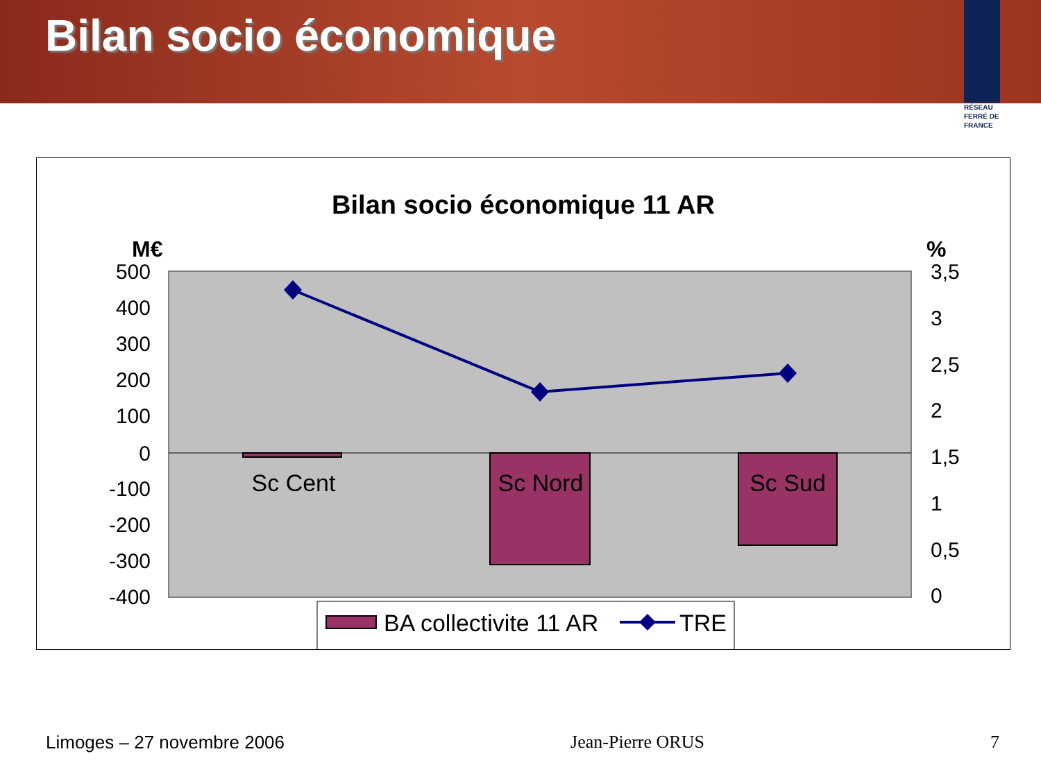Bilan socio économique
RÉSEAU
FERRÉ DE
FRANCE
Bilan socio économique 11 AR
M€
%
500
400
300
200
100
0
-100
-200
-300
-400
3,5
3
2,5
2
1,5
1
0,5
0
Sc Cent
Sc Nord
Sc Sud
BA collectivite 11 AR
TRE
Limoges – 27 novembre 2006 Jean-Pierre ORUS 7